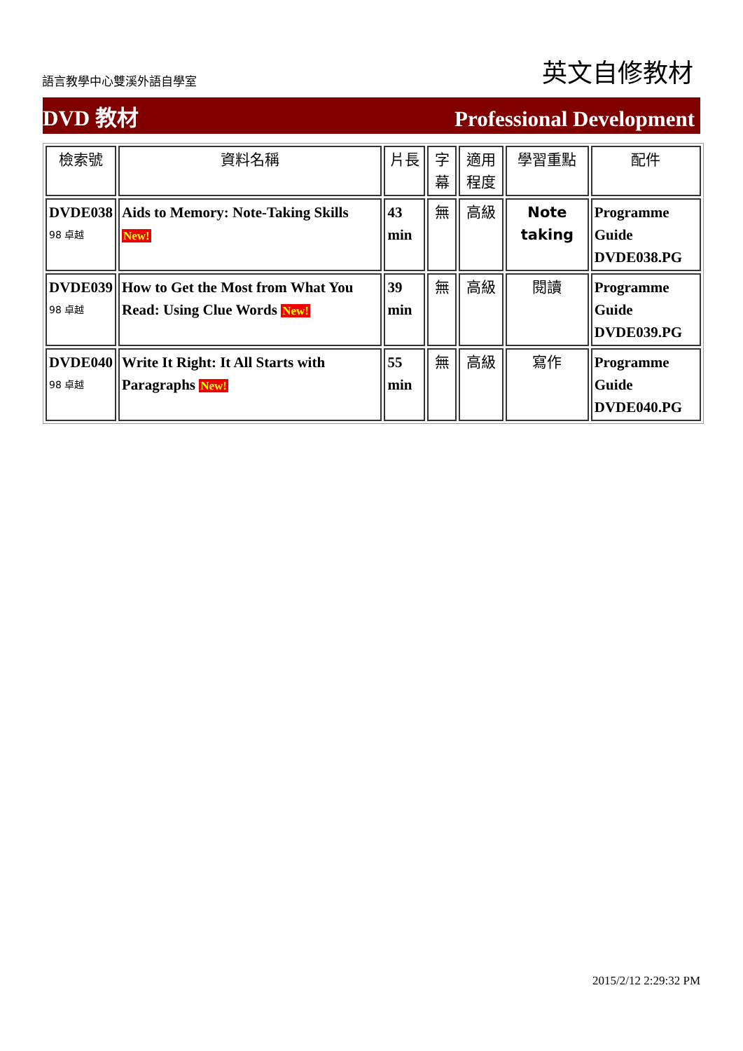語言教學中心雙溪外語自學室 英文自修教材
DVD 教材 Professional Development
| 檢索號 | 資料名稱 | 片長 | 字幕 | 適用程度 | 學習重點 | 配件 |
| --- | --- | --- | --- | --- | --- | --- |
| DVDE038 98 卓越 | Aids to Memory: Note-Taking Skills New! | 43 min | 無 | 高級 | Note taking | Programme Guide DVDE038.PG |
| DVDE039 98 卓越 | How to Get the Most from What You Read: Using Clue Words New! | 39 min | 無 | 高級 | 閱讀 | Programme Guide DVDE039.PG |
| DVDE040 98 卓越 | Write It Right: It All Starts with Paragraphs New! | 55 min | 無 | 高級 | 寫作 | Programme Guide DVDE040.PG |
2015/2/12 2:29:32 PM